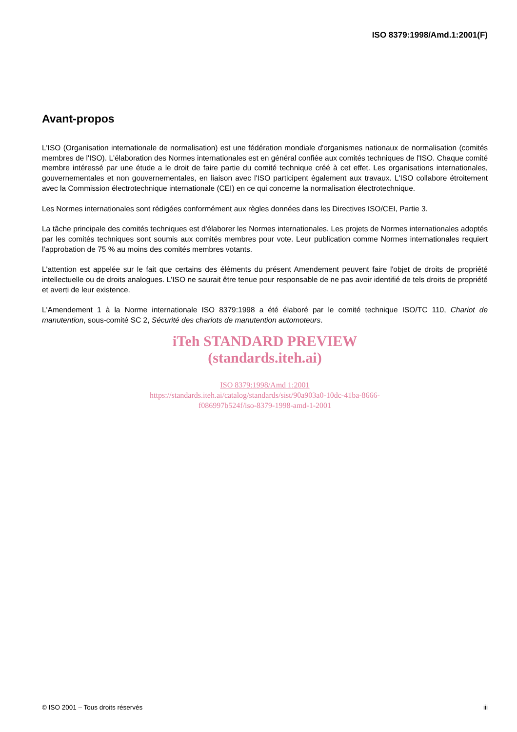ISO 8379:1998/Amd.1:2001(F)
Avant-propos
L'ISO (Organisation internationale de normalisation) est une fédération mondiale d'organismes nationaux de normalisation (comités membres de l'ISO). L'élaboration des Normes internationales est en général confiée aux comités techniques de l'ISO. Chaque comité membre intéressé par une étude a le droit de faire partie du comité technique créé à cet effet. Les organisations internationales, gouvernementales et non gouvernementales, en liaison avec l'ISO participent également aux travaux. L'ISO collabore étroitement avec la Commission électrotechnique internationale (CEI) en ce qui concerne la normalisation électrotechnique.
Les Normes internationales sont rédigées conformément aux règles données dans les Directives ISO/CEI, Partie 3.
La tâche principale des comités techniques est d'élaborer les Normes internationales. Les projets de Normes internationales adoptés par les comités techniques sont soumis aux comités membres pour vote. Leur publication comme Normes internationales requiert l'approbation de 75 % au moins des comités membres votants.
L'attention est appelée sur le fait que certains des éléments du présent Amendement peuvent faire l'objet de droits de propriété intellectuelle ou de droits analogues. L'ISO ne saurait être tenue pour responsable de ne pas avoir identifié de tels droits de propriété et averti de leur existence.
L'Amendement 1 à la Norme internationale ISO 8379:1998 a été élaboré par le comité technique ISO/TC 110, Chariot de manutention, sous-comité SC 2, Sécurité des chariots de manutention automoteurs.
iTeh STANDARD PREVIEW
(standards.iteh.ai)
ISO 8379:1998/Amd 1:2001
https://standards.iteh.ai/catalog/standards/sist/90a903a0-10dc-41ba-8666-
f086997b524f/iso-8379-1998-amd-1-2001
© ISO 2001 – Tous droits réservés iii